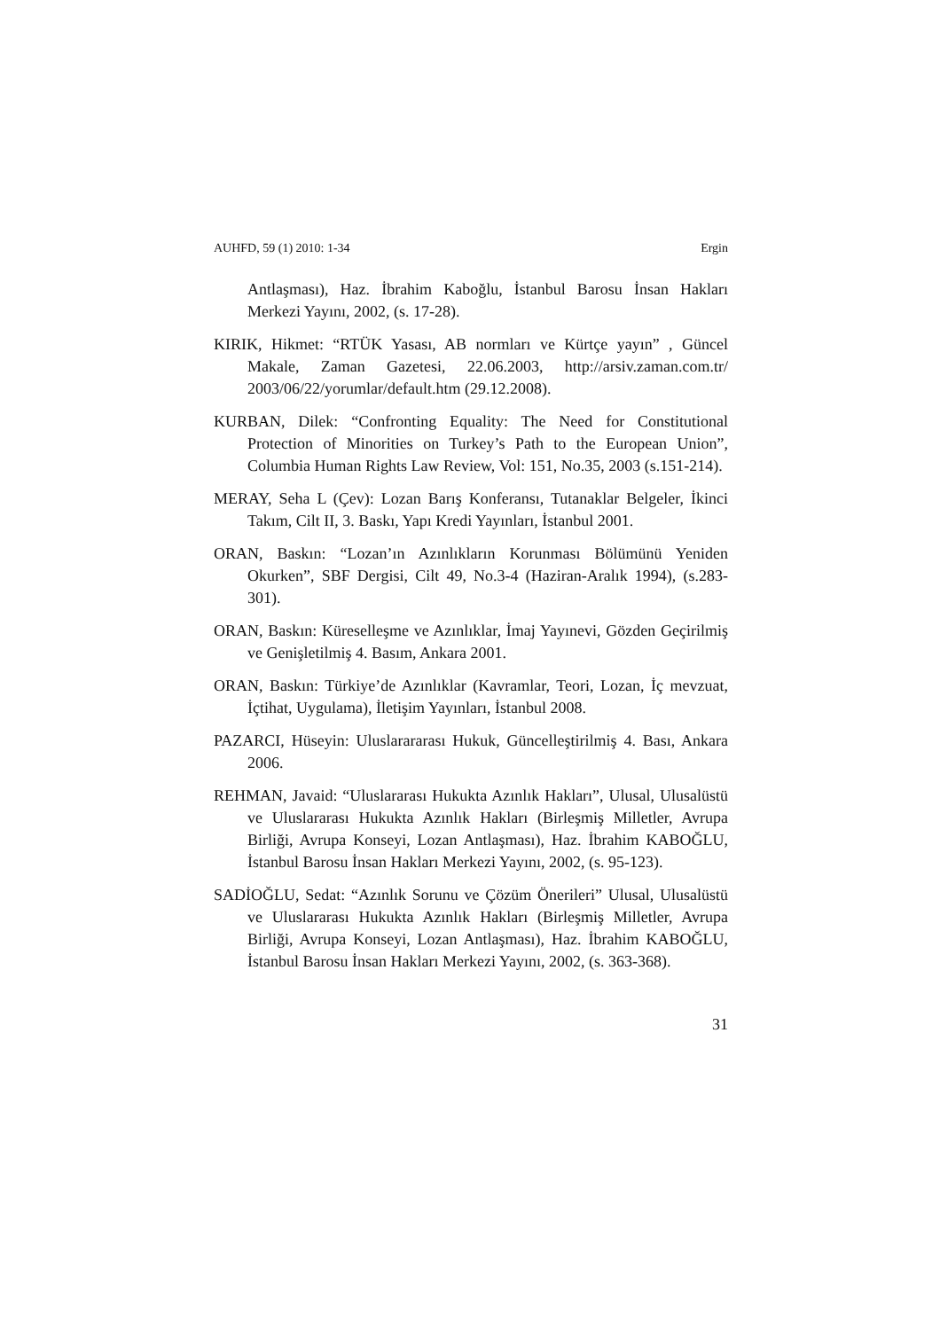AUHFD, 59 (1) 2010: 1-34 Ergin
Antlaşması), Haz. İbrahim Kaboğlu, İstanbul Barosu İnsan Hakları Merkezi Yayını, 2002, (s. 17-28).
KIRIK, Hikmet: “RTÜK Yasası, AB normları ve Kürtçe yayın” , Güncel Makale, Zaman Gazetesi, 22.06.2003, http://arsiv.zaman.com.tr/ 2003/06/22/yorumlar/default.htm (29.12.2008).
KURBAN, Dilek: “Confronting Equality: The Need for Constitutional Protection of Minorities on Turkey’s Path to the European Union”, Columbia Human Rights Law Review, Vol: 151, No.35, 2003 (s.151-214).
MERAY, Seha L (Çev): Lozan Barış Konferansı, Tutanaklar Belgeler, İkinci Takım, Cilt II, 3. Baskı, Yapı Kredi Yayınları, İstanbul 2001.
ORAN, Baskın: “Lozan’ın Azınlıkların Korunması Bölümünü Yeniden Okurken”, SBF Dergisi, Cilt 49, No.3-4 (Haziran-Aralık 1994), (s.283-301).
ORAN, Baskın: Küreselleşme ve Azınlıklar, İmaj Yayınevi, Gözden Geçirilmiş ve Genişletilmiş 4. Basım, Ankara 2001.
ORAN, Baskın: Türkiye’de Azınlıklar (Kavramlar, Teori, Lozan, İç mevzuat, İçtihat, Uygulama), İletişim Yayınları, İstanbul 2008.
PAZARCI, Hüseyin: Uluslarararası Hukuk, Güncelleştirilmiş 4. Bası, Ankara 2006.
REHMAN, Javaid: “Uluslararası Hukukta Azınlık Hakları”, Ulusal, Ulusalüstü ve Uluslararası Hukukta Azınlık Hakları (Birleşmiş Milletler, Avrupa Birliği, Avrupa Konseyi, Lozan Antlaşması), Haz. İbrahim KABOĞLU, İstanbul Barosu İnsan Hakları Merkezi Yayını, 2002, (s. 95-123).
SADİOĞLU, Sedat: “Azınlık Sorunu ve Çözüm Önerileri” Ulusal, Ulusalüstü ve Uluslararası Hukukta Azınlık Hakları (Birleşmiş Milletler, Avrupa Birliği, Avrupa Konseyi, Lozan Antlaşması), Haz. İbrahim KABOĞLU, İstanbul Barosu İnsan Hakları Merkezi Yayını, 2002, (s. 363-368).
31